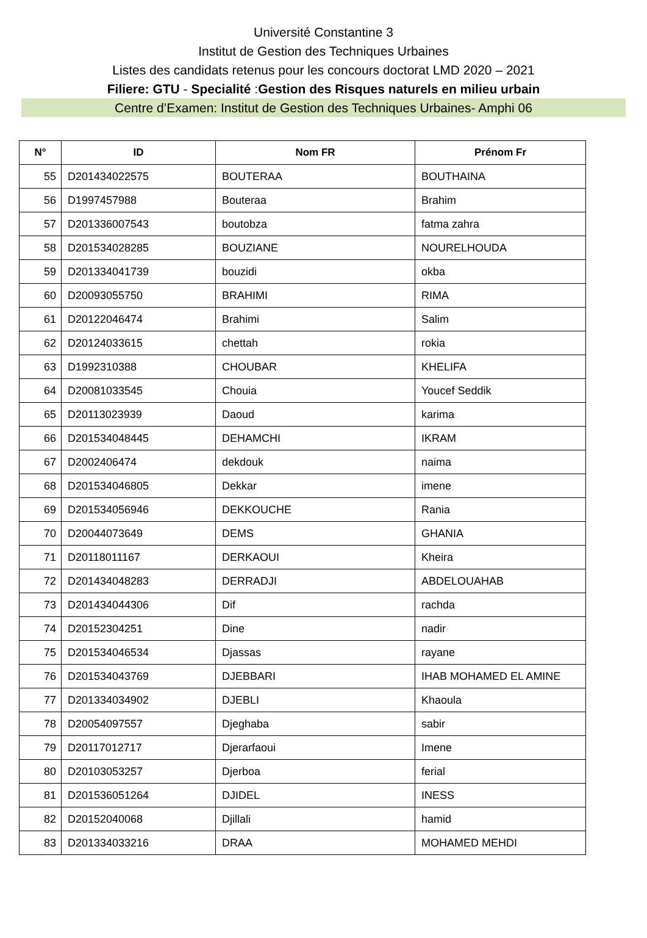Université Constantine 3
Institut de Gestion des Techniques Urbaines
Listes des candidats retenus pour les concours doctorat LMD 2020 – 2021
Filiere: GTU - Specialité :Gestion des Risques naturels en milieu urbain
Centre d’Examen: Institut de Gestion des Techniques Urbaines- Amphi 06
| N° | ID | Nom FR | Prénom Fr |
| --- | --- | --- | --- |
| 55 | D201434022575 | BOUTERAA | BOUTHAINA |
| 56 | D1997457988 | Bouteraa | Brahim |
| 57 | D201336007543 | boutobza | fatma zahra |
| 58 | D201534028285 | BOUZIANE | NOURELHOUDA |
| 59 | D201334041739 | bouzidi | okba |
| 60 | D20093055750 | BRAHIMI | RIMA |
| 61 | D20122046474 | Brahimi | Salim |
| 62 | D20124033615 | chettah | rokia |
| 63 | D1992310388 | CHOUBAR | KHELIFA |
| 64 | D20081033545 | Chouia | Youcef Seddik |
| 65 | D20113023939 | Daoud | karima |
| 66 | D201534048445 | DEHAMCHI | IKRAM |
| 67 | D2002406474 | dekdouk | naima |
| 68 | D201534046805 | Dekkar | imene |
| 69 | D201534056946 | DEKKOUCHE | Rania |
| 70 | D20044073649 | DEMS | GHANIA |
| 71 | D20118011167 | DERKAOUI | Kheira |
| 72 | D201434048283 | DERRADJI | ABDELOUAHAB |
| 73 | D201434044306 | Dif | rachda |
| 74 | D20152304251 | Dine | nadir |
| 75 | D201534046534 | Djassas | rayane |
| 76 | D201534043769 | DJEBBARI | IHAB MOHAMED EL AMINE |
| 77 | D201334034902 | DJEBLI | Khaoula |
| 78 | D20054097557 | Djeghaba | sabir |
| 79 | D20117012717 | Djerarfaoui | Imene |
| 80 | D20103053257 | Djerboa | ferial |
| 81 | D201536051264 | DJIDEL | INESS |
| 82 | D20152040068 | Djillali | hamid |
| 83 | D201334033216 | DRAA | MOHAMED MEHDI |